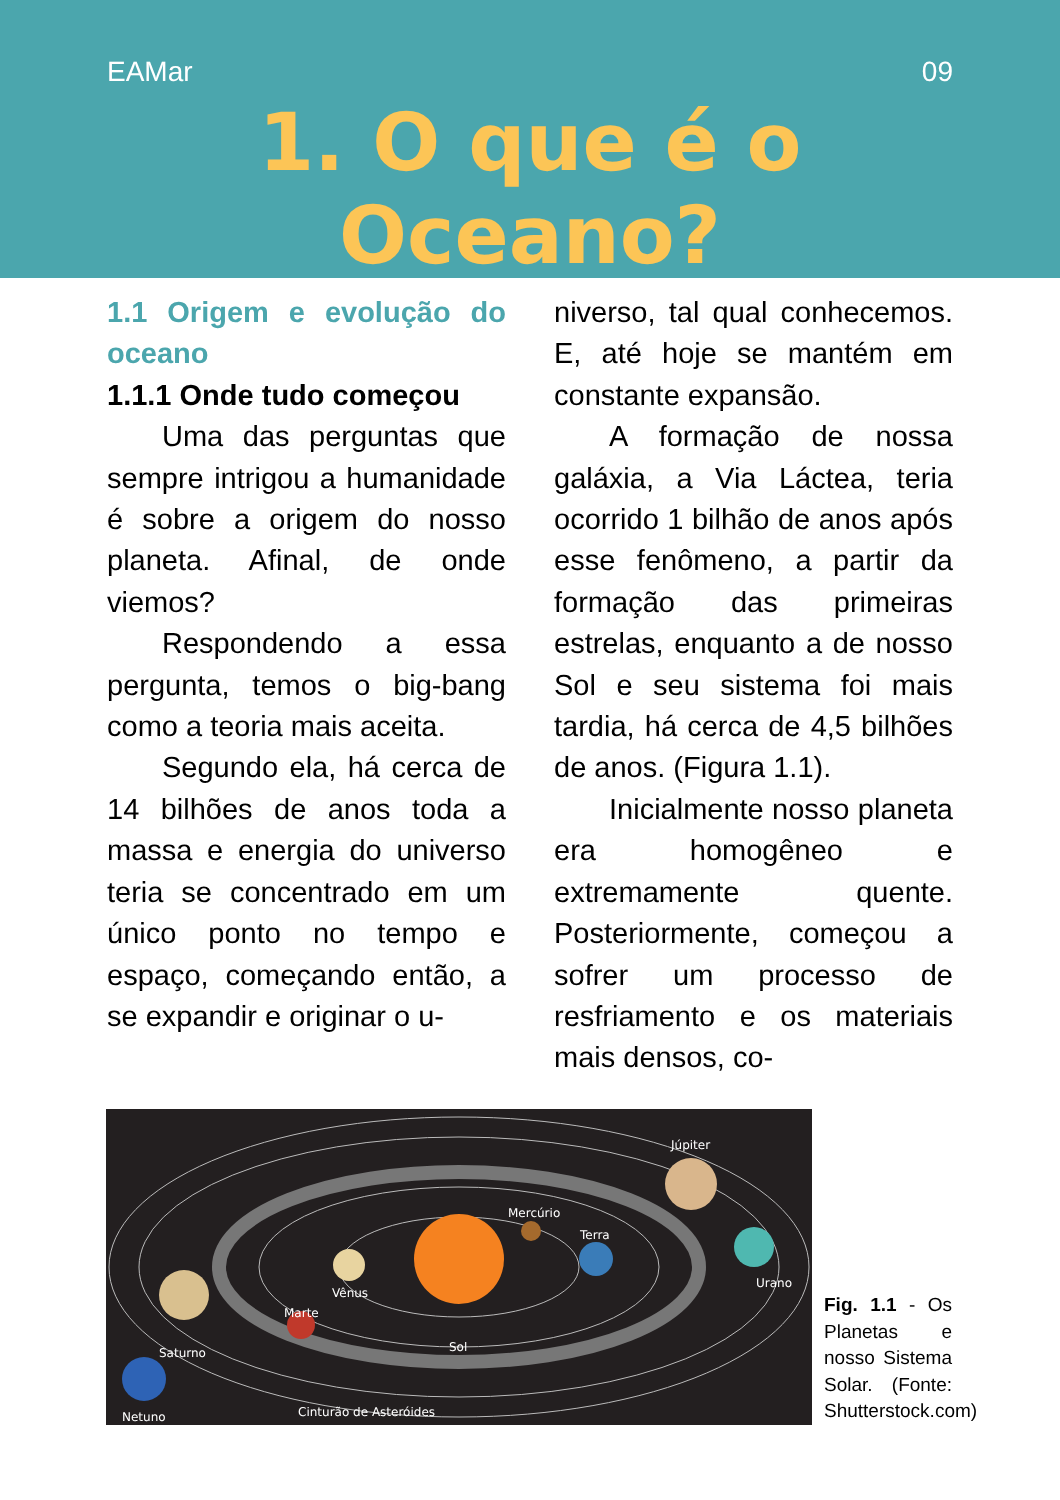EAMar 09
1. O que é o Oceano?
1.1 Origem e evolução do oceano
1.1.1 Onde tudo começou
Uma das perguntas que sempre intrigou a humanidade é sobre a origem do nosso planeta. Afinal, de onde viemos?
Respondendo a essa pergunta, temos o big-bang como a teoria mais aceita.
Segundo ela, há cerca de 14 bilhões de anos toda a massa e energia do universo teria se concentrado em um único ponto no tempo e espaço, começando então, a se expandir e originar o u-
niverso, tal qual conhecemos. E, até hoje se mantém em constante expansão.
A formação de nossa galáxia, a Via Láctea, teria ocorrido 1 bilhão de anos após esse fenômeno, a partir da formação das primeiras estrelas, enquanto a de nosso Sol e seu sistema foi mais tardia, há cerca de 4,5 bilhões de anos. (Figura 1.1).
Inicialmente nosso planeta era homogêneo e extremamente quente. Posteriormente, começou a sofrer um processo de resfriamento e os materiais mais densos, co-
Mercúrio
Terra
Júpiter
Urano
Vênus
Marte
Sol
Saturno
Cinturão de Asteróides
Netuno
Fig. 1.1 - Os Planetas e nosso Sistema Solar. (Fonte: Shutterstock.com)